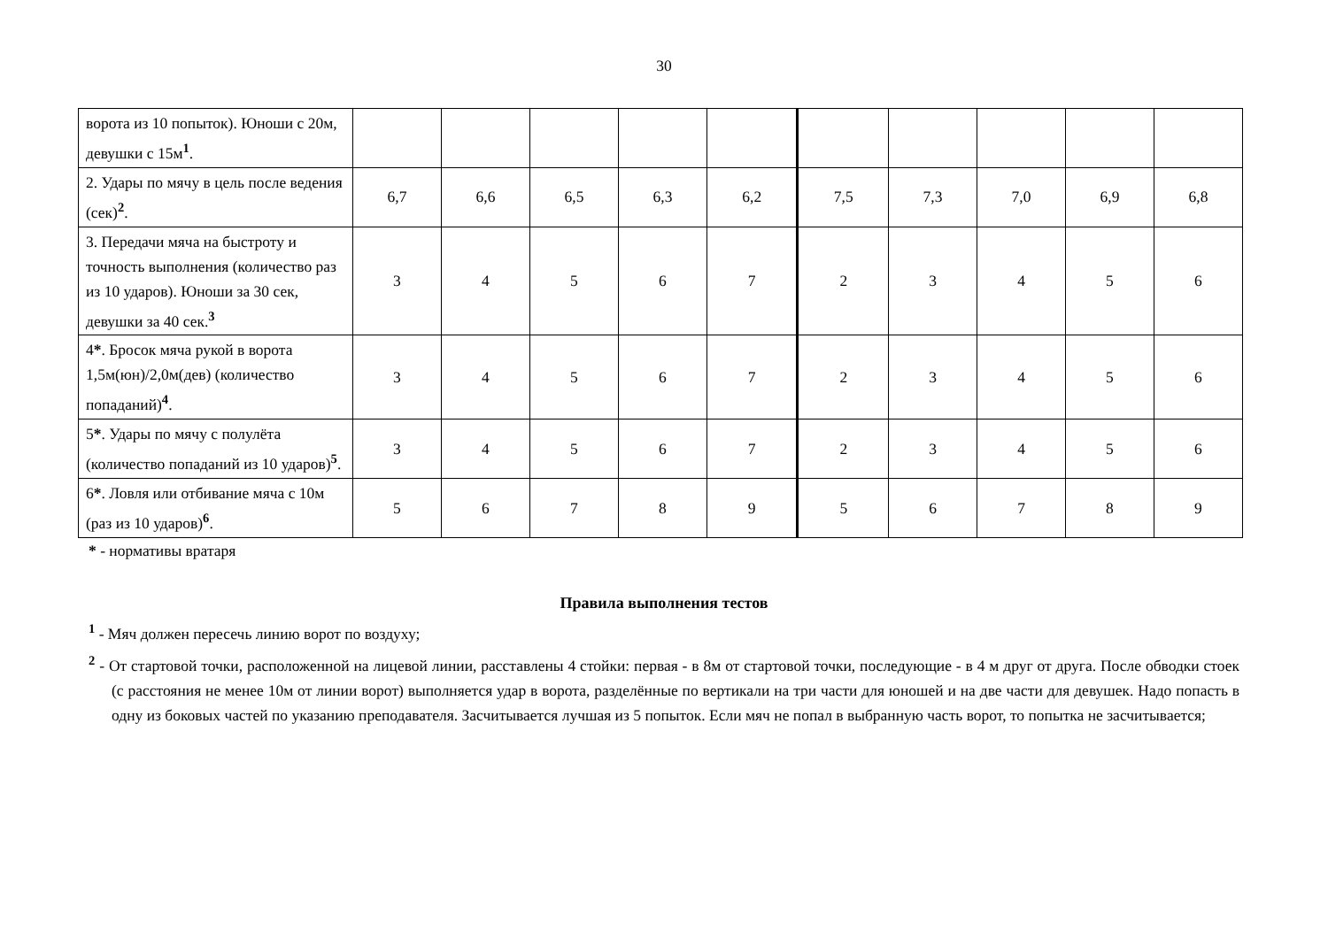30
| ворота из 10 попыток). Юноши с 20м, девушки с 15м<sup>1</sup>. | | | | | | | | | | |
| 2. Удары по мячу в цель после ведения (сек)<sup>2</sup>. | 6,7 | 6,6 | 6,5 | 6,3 | 6,2 | 7,5 | 7,3 | 7,0 | 6,9 | 6,8 |
| 3. Передачи мяча на быстроту и точность выполнения (количество раз из 10 ударов). Юноши за 30 сек, девушки за 40 сек.<sup>3</sup> | 3 | 4 | 5 | 6 | 7 | 2 | 3 | 4 | 5 | 6 |
| 4 * . Бросок мяча рукой в ворота 1,5м(юн)/2,0м(дев) (количество попаданий)<sup>4</sup>. | 3 | 4 | 5 | 6 | 7 | 2 | 3 | 4 | 5 | 6 |
| 5 * . Удары по мячу с полулёта (количество попаданий из 10 ударов)<sup>5</sup>. | 3 | 4 | 5 | 6 | 7 | 2 | 3 | 4 | 5 | 6 |
| 6 * . Ловля или отбивание мяча с 10м (раз из 10 ударов)<sup>6</sup>. | 5 | 6 | 7 | 8 | 9 | 5 | 6 | 7 | 8 | 9 |
* - нормативы вратаря
Правила выполнения тестов
<sup>1</sup> - Мяч должен пересечь линию ворот по воздуху;
<sup>2</sup> - От стартовой точки, расположенной на лицевой линии, расставлены 4 стойки: первая - в 8м от стартовой точки, последующие - в 4 м друг от друга. После обводки стоек (с расстояния не менее 10м от линии ворот) выполняется удар в ворота, разделённые по вертикали на три части для юношей и на две части для девушек. Надо попасть в одну из боковых частей по указанию преподавателя. Засчитывается лучшая из 5 попыток. Если мяч не попал в выбранную часть ворот, то попытка не засчитывается;